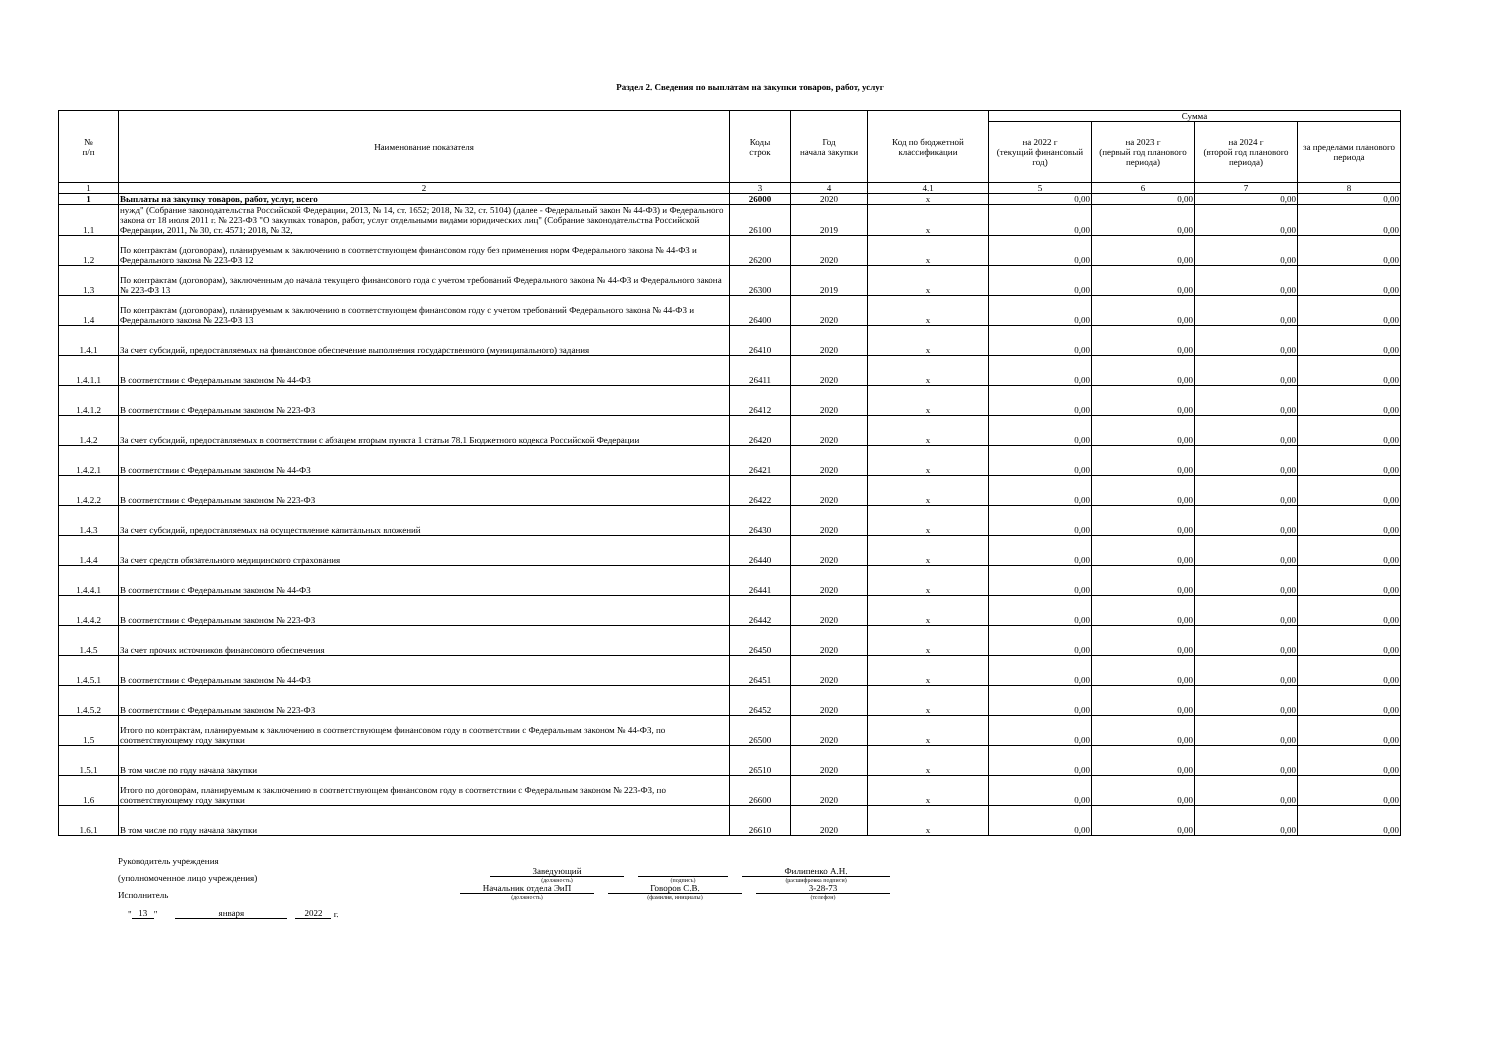Раздел 2. Сведения по выплатам на закупки товаров, работ, услуг
| № п/п | Наименование показателя | Коды строк | Год начала закупки | Код по бюджетной классификации | Сумма | | | |
| --- | --- | --- | --- | --- | --- | --- | --- | --- |
| | | | | | на 2022 г (текущий финансовый год) | на 2023 г (первый год планового периода) | на 2024 г (второй год планового периода) | за пределами планового периода |
| 1 | 2 | 3 | 4 | 4.1 | 5 | 6 | 7 | 8 |
| 1 | Выплаты на закупку товаров, работ, услуг, всего | 26000 | 2020 | х | 0,00 | 0,00 | 0,00 | 0,00 |
| 1.1 | нужд" (Собрание законодательства Российской Федерации, 2013, № 14, ст. 1652; 2018, № 32, ст. 5104) (далее - Федеральный закон № 44-ФЗ) и Федерального закона от 18 июля 2011 г. № 223-ФЗ "О закупках товаров, работ, услуг отдельными видами юридических лиц" (Собрание законодательства Российской Федерации, 2011, № 30, ст. 4571; 2018, № 32, | 26100 | 2019 | х | 0,00 | 0,00 | 0,00 | 0,00 |
| 1.2 | По контрактам (договорам), планируемым к заключению в соответствующем финансовом году без применения норм Федерального закона № 44-ФЗ и Федерального закона № 223-ФЗ 12 | 26200 | 2020 | х | 0,00 | 0,00 | 0,00 | 0,00 |
| 1.3 | По контрактам (договорам), заключенным до начала текущего финансового года с учетом требований Федерального закона № 44-ФЗ и Федерального закона № 223-ФЗ 13 | 26300 | 2019 | х | 0,00 | 0,00 | 0,00 | 0,00 |
| 1.4 | По контрактам (договорам), планируемым к заключению в соответствующем финансовом году с учетом требований Федерального закона № 44-ФЗ и Федерального закона № 223-ФЗ 13 | 26400 | 2020 | х | 0,00 | 0,00 | 0,00 | 0,00 |
| 1.4.1 | За счет субсидий, предоставляемых на финансовое обеспечение выполнения государственного (муниципального) задания | 26410 | 2020 | х | 0,00 | 0,00 | 0,00 | 0,00 |
| 1.4.1.1 | В соответствии с Федеральным законом № 44-ФЗ | 26411 | 2020 | х | 0,00 | 0,00 | 0,00 | 0,00 |
| 1.4.1.2 | В соответствии с Федеральным законом № 223-ФЗ | 26412 | 2020 | х | 0,00 | 0,00 | 0,00 | 0,00 |
| 1.4.2 | За счет субсидий, предоставляемых в соответствии с абзацем вторым пункта 1 статьи 78.1 Бюджетного кодекса Российской Федерации | 26420 | 2020 | х | 0,00 | 0,00 | 0,00 | 0,00 |
| 1.4.2.1 | В соответствии с Федеральным законом № 44-ФЗ | 26421 | 2020 | х | 0,00 | 0,00 | 0,00 | 0,00 |
| 1.4.2.2 | В соответствии с Федеральным законом № 223-ФЗ | 26422 | 2020 | х | 0,00 | 0,00 | 0,00 | 0,00 |
| 1.4.3 | За счет субсидий, предоставляемых на осуществление капитальных вложений | 26430 | 2020 | х | 0,00 | 0,00 | 0,00 | 0,00 |
| 1.4.4 | За счет средств обязательного медицинского страхования | 26440 | 2020 | х | 0,00 | 0,00 | 0,00 | 0,00 |
| 1.4.4.1 | В соответствии с Федеральным законом № 44-ФЗ | 26441 | 2020 | х | 0,00 | 0,00 | 0,00 | 0,00 |
| 1.4.4.2 | В соответствии с Федеральным законом № 223-ФЗ | 26442 | 2020 | х | 0,00 | 0,00 | 0,00 | 0,00 |
| 1.4.5 | За счет прочих источников финансового обеспечения | 26450 | 2020 | х | 0,00 | 0,00 | 0,00 | 0,00 |
| 1.4.5.1 | В соответствии с Федеральным законом № 44-ФЗ | 26451 | 2020 | х | 0,00 | 0,00 | 0,00 | 0,00 |
| 1.4.5.2 | В соответствии с Федеральным законом № 223-ФЗ | 26452 | 2020 | х | 0,00 | 0,00 | 0,00 | 0,00 |
| 1.5 | Итого по контрактам, планируемым к заключению в соответствующем финансовом году в соответствии с Федеральным законом № 44-ФЗ, по соответствующему году закупки | 26500 | 2020 | х | 0,00 | 0,00 | 0,00 | 0,00 |
| 1.5.1 | В том числе по году начала закупки | 26510 | 2020 | х | 0,00 | 0,00 | 0,00 | 0,00 |
| 1.6 | Итого по договорам, планируемым к заключению в соответствующем финансовом году в соответствии с Федеральным законом № 223-ФЗ, по соответствующему году закупки | 26600 | 2020 | х | 0,00 | 0,00 | 0,00 | 0,00 |
| 1.6.1 | В том числе по году начала закупки | 26610 | 2020 | х | 0,00 | 0,00 | 0,00 | 0,00 |
Руководитель учреждения
(уполномоченное лицо учреждения)
Заведующий
(должность)
(подпись)
Филипенко А.Н.
(расшифровка подписи)
Исполнитель
Начальник отдела ЭиП
(должность)
Говоров С.В.
(фамилия, инициалы)
3-28-73
(телефон)
" 13 " января 2022 г.